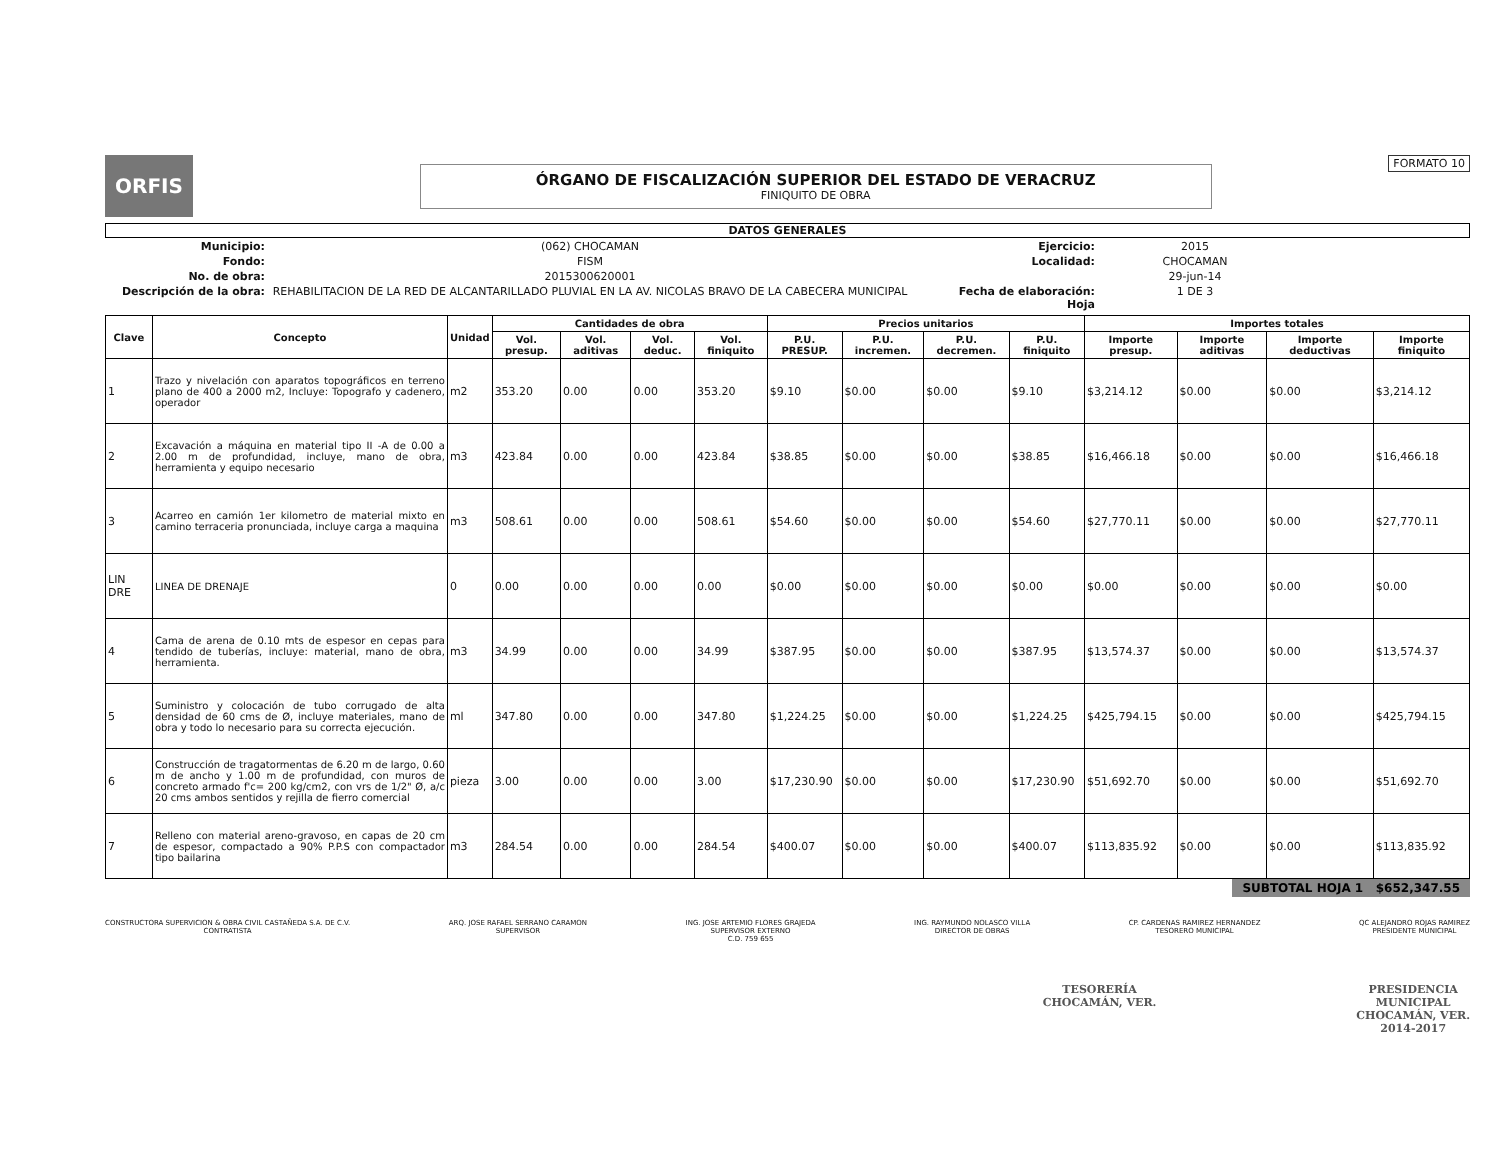ORFIS
ÓRGANO DE FISCALIZACIÓN SUPERIOR DEL ESTADO DE VERACRUZ
FINIQUITO DE OBRA
FORMATO 10
DATOS GENERALES
Municipio:
(062) CHOCAMAN
Ejercicio:
2015
Fondo:
FISM
Localidad:
CHOCAMAN
No. de obra:
2015300620001
29-jun-14
Descripción de la obra:
REHABILITACION DE LA RED DE ALCANTARILLADO PLUVIAL EN LA AV. NICOLAS BRAVO DE LA CABECERA MUNICIPAL
Fecha de elaboración:
Hoja
1 DE 3
| Clave | Concepto | Unidad | Cantidades de obra | | | | Precios unitarios | | | | Importes totales | | | |
| --- | --- | --- | --- | --- | --- | --- | --- | --- | --- | --- | --- | --- | --- | --- |
| | | | Vol. presup. | Vol. aditivas | Vol. deduc. | Vol. finiquito | P.U. PRESUP. | P.U. incremen. | P.U. decremen. | P.U. finiquito | Importe presup. | Importe aditivas | Importe deductivas | Importe finiquito |
| 1 | Trazo y nivelación con aparatos topográficos en terreno plano de 400 a 2000 m2, Incluye: Topografo y cadenero, operador | m2 | 353.20 | 0.00 | 0.00 | 353.20 | $9.10 | $0.00 | $0.00 | $9.10 | $3,214.12 | $0.00 | $0.00 | $3,214.12 |
| 2 | Excavación a máquina en material tipo II -A de 0.00 a 2.00 m de profundidad, incluye, mano de obra, herramienta y equipo necesario | m3 | 423.84 | 0.00 | 0.00 | 423.84 | $38.85 | $0.00 | $0.00 | $38.85 | $16,466.18 | $0.00 | $0.00 | $16,466.18 |
| 3 | Acarreo en camión 1er kilometro de material mixto en camino terraceria pronunciada, incluye carga a maquina | m3 | 508.61 | 0.00 | 0.00 | 508.61 | $54.60 | $0.00 | $0.00 | $54.60 | $27,770.11 | $0.00 | $0.00 | $27,770.11 |
| LIN DRE | LINEA DE DRENAJE | 0 | 0.00 | 0.00 | 0.00 | 0.00 | $0.00 | $0.00 | $0.00 | $0.00 | $0.00 | $0.00 | $0.00 | $0.00 |
| 4 | Cama de arena de 0.10 mts de espesor en cepas para tendido de tuberías, incluye: material, mano de obra, herramienta. | m3 | 34.99 | 0.00 | 0.00 | 34.99 | $387.95 | $0.00 | $0.00 | $387.95 | $13,574.37 | $0.00 | $0.00 | $13,574.37 |
| 5 | Suministro y colocación de tubo corrugado de alta densidad de 60 cms de Ø, incluye materiales, mano de obra y todo lo necesario para su correcta ejecución. | ml | 347.80 | 0.00 | 0.00 | 347.80 | $1,224.25 | $0.00 | $0.00 | $1,224.25 | $425,794.15 | $0.00 | $0.00 | $425,794.15 |
| 6 | Construcción de tragatormentas de 6.20 m de largo, 0.60 m de ancho y 1.00 m de profundidad, con muros de concreto armado f'c= 200 kg/cm2, con vrs de 1/2" Ø, a/c 20 cms ambos sentidos y rejilla de fierro comercial | pieza | 3.00 | 0.00 | 0.00 | 3.00 | $17,230.90 | $0.00 | $0.00 | $17,230.90 | $51,692.70 | $0.00 | $0.00 | $51,692.70 |
| 7 | Relleno con material areno-gravoso, en capas de 20 cm de espesor, compactado a 90% P.P.S con compactador tipo bailarina | m3 | 284.54 | 0.00 | 0.00 | 284.54 | $400.07 | $0.00 | $0.00 | $400.07 | $113,835.92 | $0.00 | $0.00 | $113,835.92 |
SUBTOTAL HOJA 1 $652,347.55
CONSTRUCTORA SUPERVICION & OBRA CIVIL CASTAÑEDA S.A. DE C.V.
CONTRATISTA
ARQ. JOSE RAFAEL SERRANO CARAMON
SUPERVISOR
ING. JOSE ARTEMIO FLORES GRAJEDA
SUPERVISOR EXTERNO
C.D. 759 655
ING. RAYMUNDO NOLASCO VILLA
DIRECTOR DE OBRAS
CP. CARDENAS RAMIREZ HERNANDEZ
TESORERO MUNICIPAL
QC ALEJANDRO ROJAS RAMIREZ
PRESIDENTE MUNICIPAL
TESORERÍA
CHOCAMÁN, VER.
PRESIDENCIA
MUNICIPAL
CHOCAMÁN, VER.
2014-2017